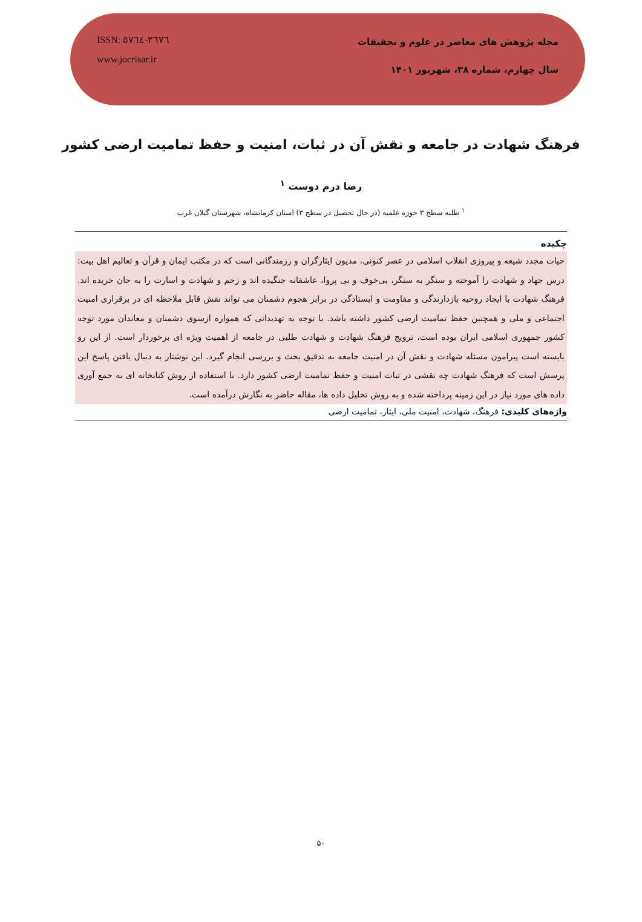ISSN: ٢٦٧٦-٥٧٦٤
www.jocrisar.ir
مجله پژوهش های معاصر در علوم و تحقیقات
سال چهارم، شماره ۳۸، شهریور ۱۴۰۱
فرهنگ شهادت در جامعه و نقش آن در ثبات، امنیت و حفظ تمامیت ارضی کشور
رضا درم دوست <sup>۱</sup>
<sup>۱</sup> طلبه سطح ۳ حوزه علمیه (در حال تحصیل در سطح ۳) استان کرمانشاه، شهرستان گیلان غرب
چکیده
حیات مجدد شیعه و پیروزی انقلاب اسلامی در عصر کنونی، مدیون ایثارگران و رزمندگانی است که در مکتب ایمان و قرآن و تعالیم اهل بیت: درس جهاد و شهادت را آموخته و سنگر به سنگر، بی‌خوف و بی پروا، عاشقانه جنگیده اند و زخم و شهادت و اسارت را به جان خریده اند. فرهنگ شهادت با ایجاد روحیه بازدارندگی و مقاومت و ایستادگی در برابر هجوم دشمنان می تواند نقش قابل ملاحظه ای در برقراری امنیت اجتماعی و ملی و همچنین حفظ تمامیت ارضی کشور داشته باشد. با توجه به تهدیداتی که همواره ازسوی دشمنان و معاندان مورد توجه کشور جمهوری اسلامی ایران بوده است، ترویج فرهنگ شهادت و شهادت طلبی در جامعه از اهمیت ویژه ای برخوردار است. از این رو بایسته است پیرامون مسئله شهادت و نقش آن در امنیت جامعه به تدقیق بحث و بررسی انجام گیرد. این نوشتار به دنبال یافتن پاسخ این پرسش است که فرهنگ شهادت چه نقشی در ثبات امنیت و حفظ تمامیت ارضی کشور دارد. با استفاده از روش کتابخانه ای به جمع آوری داده های مورد نیاز در این زمینه پرداخته شده و به روش تحلیل داده ها، مقاله حاضر به نگارش درآمده است.
واژه‌های کلیدی: فرهنگ، شهادت، امنیت ملی، ایثار، تمامیت ارضی
۵۰